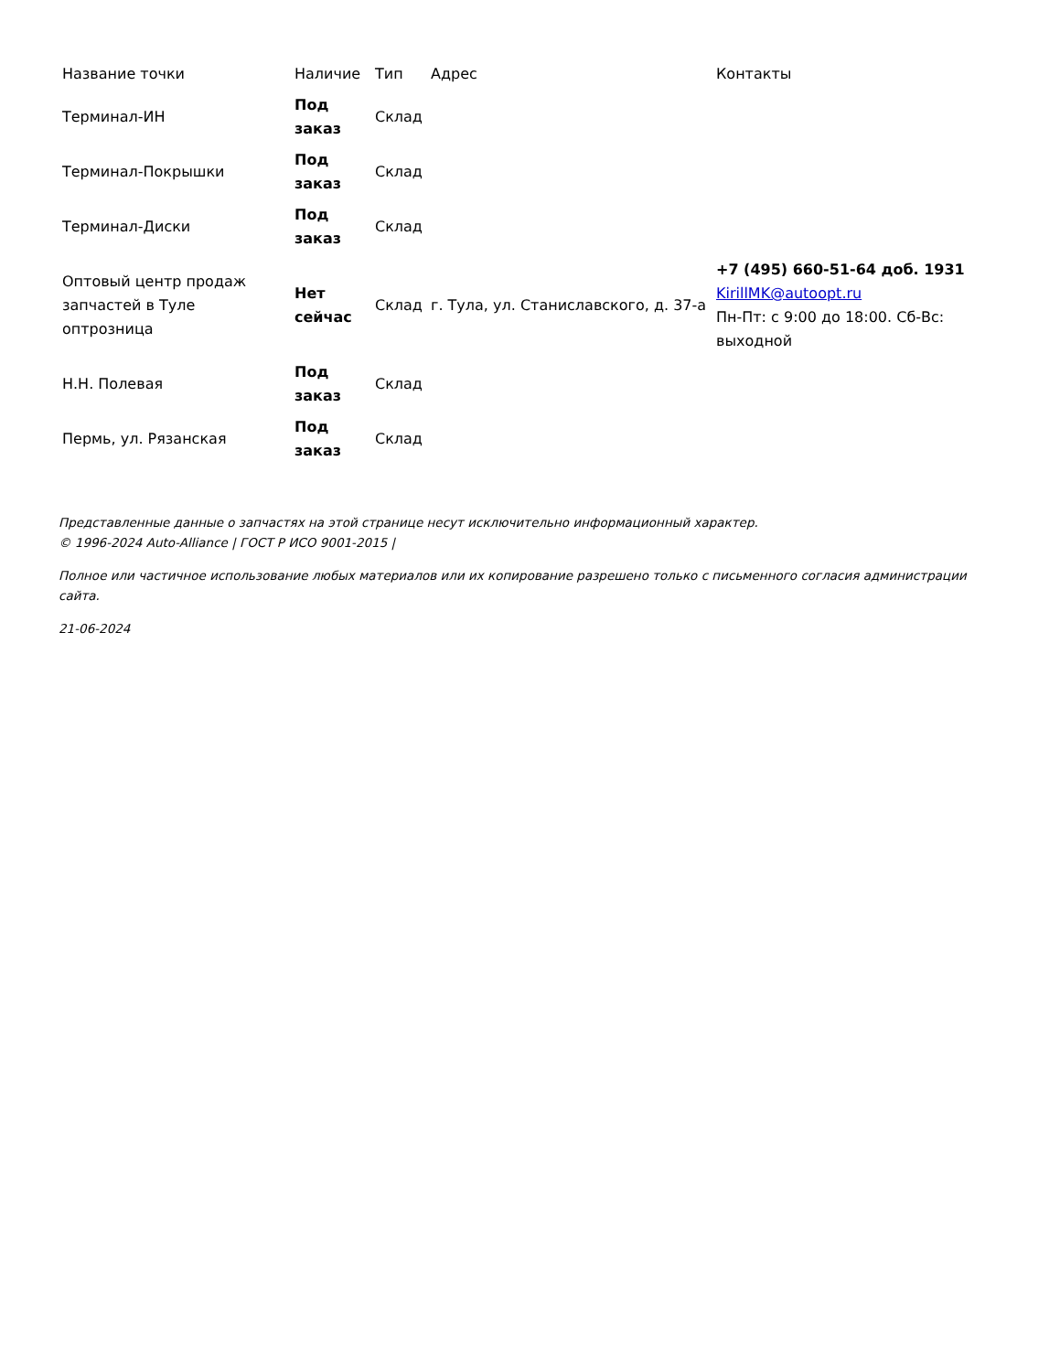| Название точки | Наличие | Тип | Адрес | Контакты |
| --- | --- | --- | --- | --- |
| Терминал-ИН | Под заказ | Склад | | |
| Терминал-Покрышки | Под заказ | Склад | | |
| Терминал-Диски | Под заказ | Склад | | |
| Оптовый центр продаж запчастей в Туле оптрозница | Нет сейчас | Склад | г. Тула, ул. Станиславского, д. 37-а | +7 (495) 660-51-64 доб. 1931 KirillMK@autoopt.ru Пн-Пт: с 9:00 до 18:00. Сб-Вс: выходной |
| Н.Н. Полевая | Под заказ | Склад | | |
| Пермь, ул. Рязанская | Под заказ | Склад | | |
Представленные данные о запчастях на этой странице несут исключительно информационный характер.
© 1996-2024 Auto-Alliance | ГОСТ Р ИСО 9001-2015 |
Полное или частичное использование любых материалов или их копирование разрешено только с письменного согласия администрации сайта.
21-06-2024